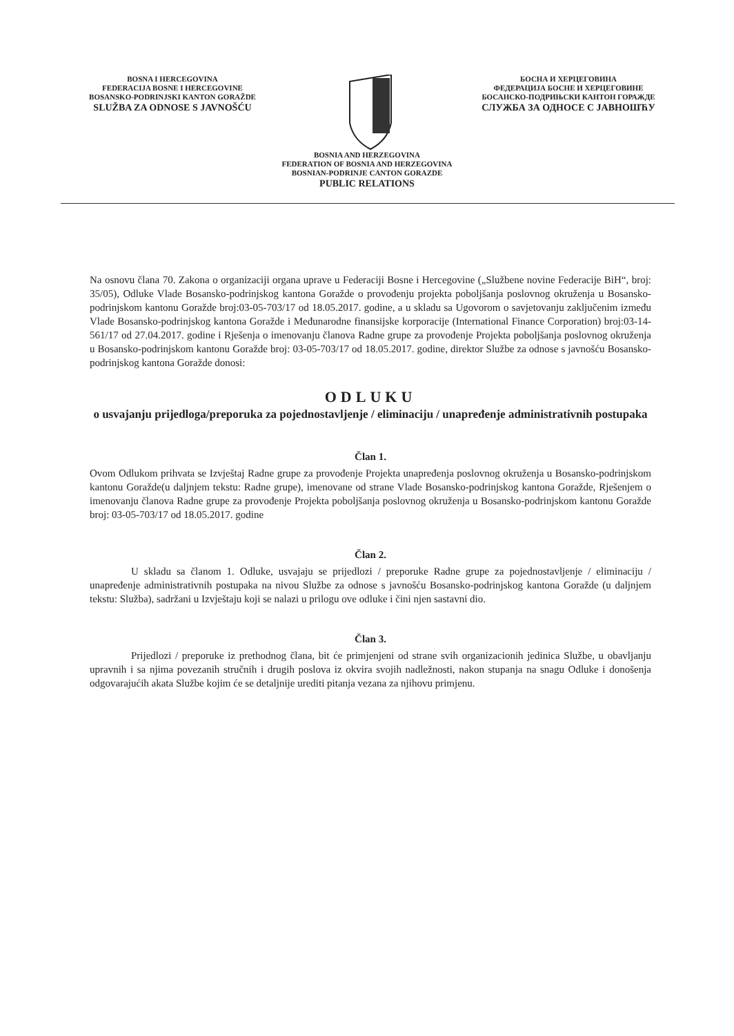BOSNA I HERCEGOVINA
FEDERACIJA BOSNE I HERCEGOVINE
BOSANSKO-PODRINJSKI KANTON GORAŽDE
SLUŽBA ZA ODNOSE S JAVNOŠĆU
БОСНА И ХЕРЦЕГОВИНА
ФЕДЕРАЦИЈА БОСНЕ И ХЕРЦЕГОВИНЕ
БОСАНСКО-ПОДРИЊСКИ КАНТОН ГОРАЖДЕ
СЛУЖБА ЗА ОДНОСЕ С ЈАВНОШЋУ
BOSNIA AND HERZEGOVINA
FEDERATION OF BOSNIA AND HERZEGOVINA
BOSNIAN-PODRINJE CANTON GORAZDE
PUBLIC RELATIONS
Na osnovu člana 70. Zakona o organizaciji organa uprave u Federaciji Bosne i Hercegovine („Službene novine Federacije BiH“, broj: 35/05), Odluke Vlade Bosansko-podrinjskog kantona Goražde o provođenju projekta poboljšanja poslovnog okruženja u Bosansko-podrinjskom kantonu Goražde broj:03-05-703/17 od 18.05.2017. godine, a u skladu sa Ugovorom o savjetovanju zaključenim između Vlade Bosansko-podrinjskog kantona Goražde i Međunarodne finansijske korporacije (International Finance Corporation) broj:03-14-561/17 od 27.04.2017. godine i Rješenja o imenovanju članova Radne grupe za provođenje Projekta poboljšanja poslovnog okruženja u Bosansko-podrinjskom kantonu Goražde broj: 03-05-703/17 od 18.05.2017. godine, direktor Službe za odnose s javnošću Bosansko-podrinjskog kantona Goražde donosi:
ODLUKU
o usvajanju prijedloga/preporuka za pojednostavljenje / eliminaciju / unapređenje administrativnih postupaka
Član 1.
Ovom Odlukom prihvata se Izvještaj Radne grupe za provođenje Projekta unapređenja poslovnog okruženja u Bosansko-podrinjskom kantonu Goražde(u daljnjem tekstu: Radne grupe), imenovane od strane Vlade Bosansko-podrinjskog kantona Goražde, Rješenjem o imenovanju članova Radne grupe za provođenje Projekta poboljšanja poslovnog okruženja u Bosansko-podrinjskom kantonu Goražde broj: 03-05-703/17 od 18.05.2017. godine
Član 2.
U skladu sa članom 1. Odluke, usvajaju se prijedlozi / preporuke Radne grupe za pojednostavljenje / eliminaciju / unapređenje administrativnih postupaka na nivou Službe za odnose s javnošću Bosansko-podrinjskog kantona Goražde (u daljnjem tekstu: Služba), sadržani u Izvještaju koji se nalazi u prilogu ove odluke i čini njen sastavni dio.
Član 3.
Prijedlozi / preporuke iz prethodnog člana, bit će primjenjeni od strane svih organizacionih jedinica Službe, u obavljanju upravnih i sa njima povezanih stručnih i drugih poslova iz okvira svojih nadležnosti, nakon stupanja na snagu Odluke i donošenja odgovarajućih akata Službe kojim će se detaljnije urediti pitanja vezana za njihovu primjenu.